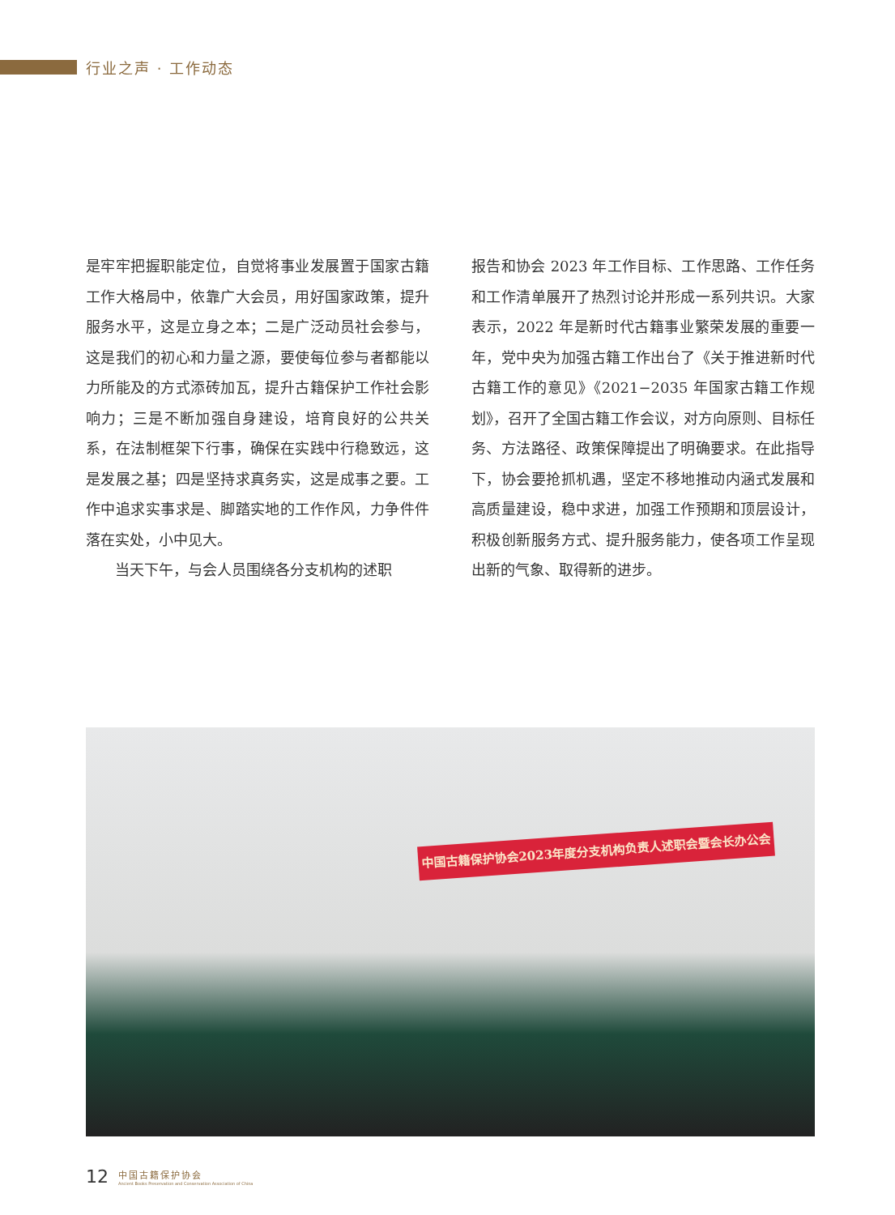行业之声 · 工作动态
是牢牢把握职能定位，自觉将事业发展置于国家古籍工作大格局中，依靠广大会员，用好国家政策，提升服务水平，这是立身之本；二是广泛动员社会参与，这是我们的初心和力量之源，要使每位参与者都能以力所能及的方式添砖加瓦，提升古籍保护工作社会影响力；三是不断加强自身建设，培育良好的公共关系，在法制框架下行事，确保在实践中行稳致远，这是发展之基；四是坚持求真务实，这是成事之要。工作中追求实事求是、脚踏实地的工作作风，力争件件落在实处，小中见大。
当天下午，与会人员围绕各分支机构的述职
报告和协会 2023 年工作目标、工作思路、工作任务和工作清单展开了热烈讨论并形成一系列共识。大家表示，2022 年是新时代古籍事业繁荣发展的重要一年，党中央为加强古籍工作出台了《关于推进新时代古籍工作的意见》《2021−2035 年国家古籍工作规划》，召开了全国古籍工作会议，对方向原则、目标任务、方法路径、政策保障提出了明确要求。在此指导下，协会要抢抓机遇，坚定不移地推动内涵式发展和高质量建设，稳中求进，加强工作预期和顶层设计，积极创新服务方式、提升服务能力，使各项工作呈现出新的气象、取得新的进步。
中国古籍保护协会2023年度分支机构负责人述职会暨会长办公会
12
中国古籍保护协会
Ancient Books Preservation and Conservation Association of China